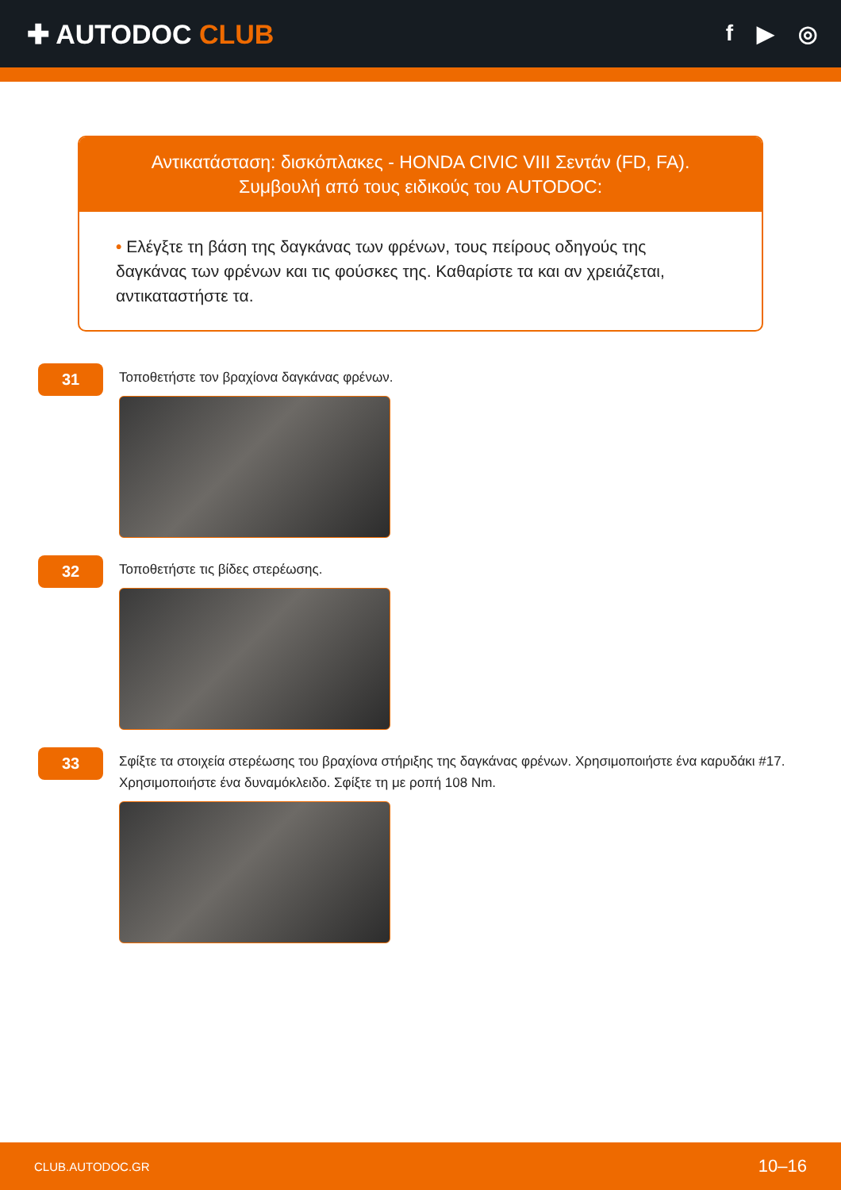✚ AUTODOC CLUB
f ▶ ◎
Αντικατάσταση: δισκόπλακες - HONDA CIVIC VIII Σεντάν (FD, FA).
Συμβουλή από τους ειδικούς του AUTODOC:
• Ελέγξτε τη βάση της δαγκάνας των φρένων, τους πείρους οδηγούς της δαγκάνας των φρένων και τις φούσκες της. Καθαρίστε τα και αν χρειάζεται, αντικαταστήστε τα.
31
Τοποθετήστε τον βραχίονα δαγκάνας φρένων.
32
Τοποθετήστε τις βίδες στερέωσης.
33
Σφίξτε τα στοιχεία στερέωσης του βραχίονα στήριξης της δαγκάνας φρένων. Χρησιμοποιήστε ένα καρυδάκι #17. Χρησιμοποιήστε ένα δυναμόκλειδο. Σφίξτε τη με ροπή 108 Nm.
CLUB.AUTODOC.GR 10–16